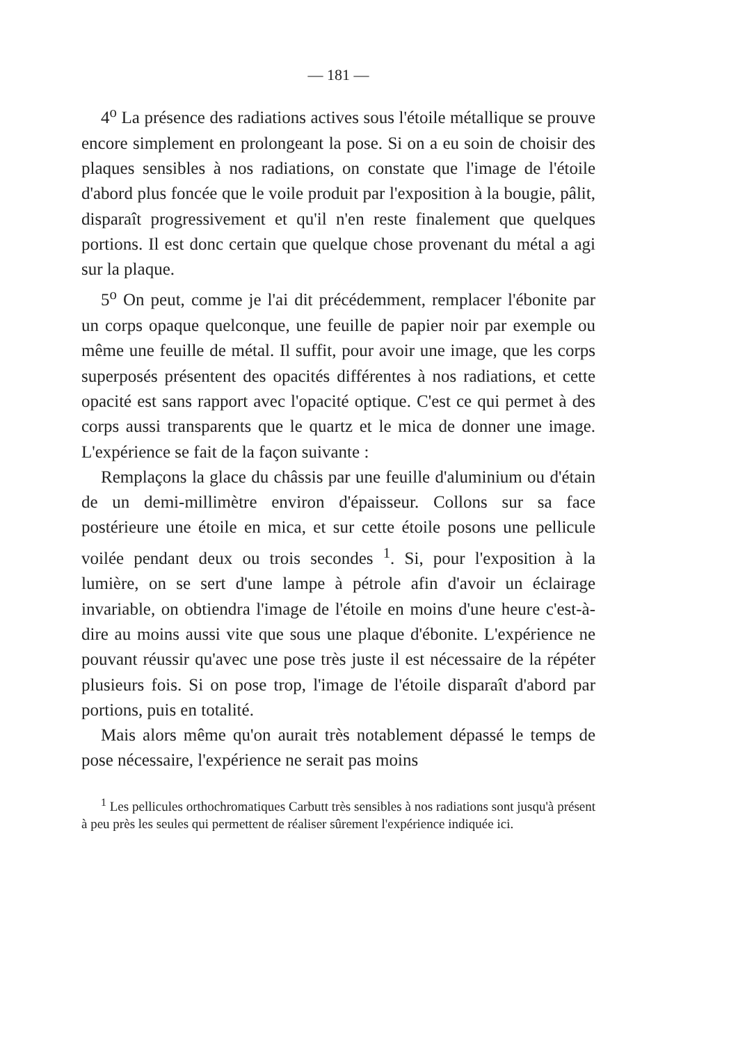— 181 —
4<sup>o</sup> La présence des radiations actives sous l'étoile métallique se prouve encore simplement en prolongeant la pose. Si on a eu soin de choisir des plaques sensibles à nos radiations, on constate que l'image de l'étoile d'abord plus foncée que le voile produit par l'exposition à la bougie, pâlit, disparaît progressivement et qu'il n'en reste finalement que quelques portions. Il est donc certain que quelque chose provenant du métal a agi sur la plaque.
5<sup>o</sup> On peut, comme je l'ai dit précédemment, remplacer l'ébonite par un corps opaque quelconque, une feuille de papier noir par exemple ou même une feuille de métal. Il suffit, pour avoir une image, que les corps superposés présentent des opacités différentes à nos radiations, et cette opacité est sans rapport avec l'opacité optique. C'est ce qui permet à des corps aussi transparents que le quartz et le mica de donner une image. L'expérience se fait de la façon suivante :
Remplaçons la glace du châssis par une feuille d'aluminium ou d'étain de un demi-millimètre environ d'épaisseur. Collons sur sa face postérieure une étoile en mica, et sur cette étoile posons une pellicule voilée pendant deux ou trois secondes <sup>1</sup>. Si, pour l'exposition à la lumière, on se sert d'une lampe à pétrole afin d'avoir un éclairage invariable, on obtiendra l'image de l'étoile en moins d'une heure c'est-à-dire au moins aussi vite que sous une plaque d'ébonite. L'expérience ne pouvant réussir qu'avec une pose très juste il est nécessaire de la répéter plusieurs fois. Si on pose trop, l'image de l'étoile disparaît d'abord par portions, puis en totalité.
Mais alors même qu'on aurait très notablement dépassé le temps de pose nécessaire, l'expérience ne serait pas moins
<sup>1</sup> Les pellicules orthochromatiques Carbutt très sensibles à nos radiations sont jusqu'à présent à peu près les seules qui permettent de réaliser sûrement l'expérience indiquée ici.